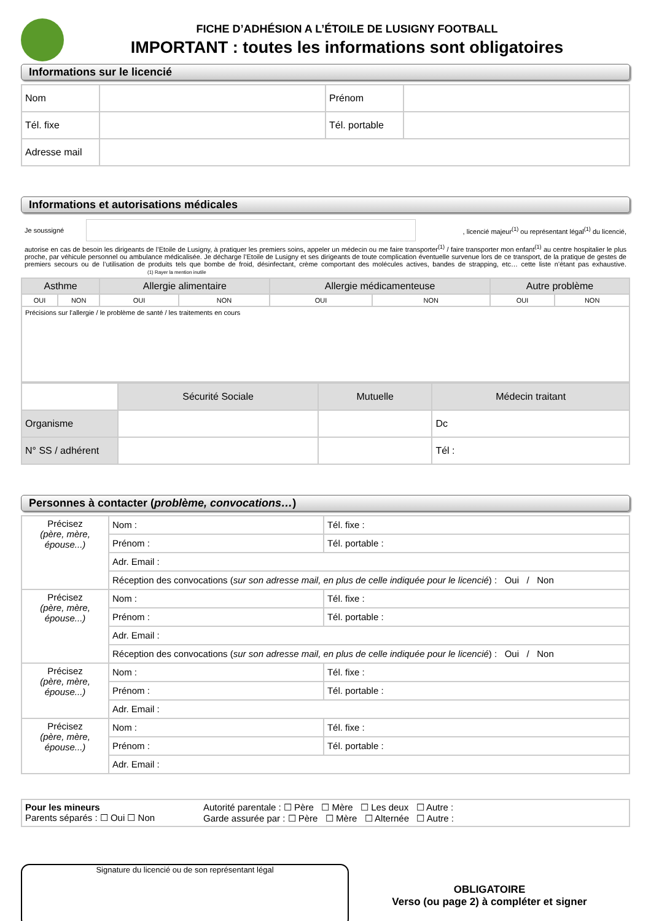FICHE D’ADHÉSION A L’ÉTOILE DE LUSIGNY FOOTBALL
IMPORTANT : toutes les informations sont obligatoires
Informations sur le licencié
| Nom | | Prénom | |
| Tél. fixe | | Tél. portable | |
| Adresse mail | | | |
Informations et autorisations médicales
Je soussigné , licencié majeur<sup>(1)</sup> ou représentant légal<sup>(1)</sup> du licencié,
autorise en cas de besoin les dirigeants de l’Etoile de Lusigny, à pratiquer les premiers soins, appeler un médecin ou me faire transporter<sup>(1)</sup> / faire transporter mon enfant<sup>(1)</sup> au centre hospitalier le plus proche, par véhicule personnel ou ambulance médicalisée. Je décharge l’Etoile de Lusigny et ses dirigeants de toute complication éventuelle survenue lors de ce transport, de la pratique de gestes de premiers secours ou de l’utilisation de produits tels que bombe de froid, désinfectant, crème comportant des molécules actives, bandes de strapping, etc… cette liste n’étant pas exhaustive. (1) Rayer la mention inutile
| Asthme | | Allergie alimentaire | | Allergie médicamenteuse | | Autre problème | |
| --- | --- | --- | --- | --- | --- | --- | --- |
| OUI | NON | OUI | NON | OUI | NON | OUI | NON |
| Précisions sur l’allergie / le problème de santé / les traitements en cours | | | | | | | |
| | Sécurité Sociale | Mutuelle | Médecin traitant |
| Organisme | | | Dc |
| N° SS / adhérent | | | Tél : |
Personnes à contacter (problème, convocations…)
| Précisez (père, mère, épouse...) | Nom : | Tél. fixe : |
| | Prénom : | Tél. portable : |
| | Adr. Email : | |
| | Réception des convocations ( sur son adresse mail, en plus de celle indiquée pour le licencié ) : Oui / Non | |
| Précisez (père, mère, épouse...) | Nom : | Tél. fixe : |
| | Prénom : | Tél. portable : |
| | Adr. Email : | |
| | Réception des convocations ( sur son adresse mail, en plus de celle indiquée pour le licencié ) : Oui / Non | |
| Précisez (père, mère, épouse...) | Nom : | Tél. fixe : |
| | Prénom : | Tél. portable : |
| | Adr. Email : | |
| Précisez (père, mère, épouse...) | Nom : | Tél. fixe : |
| | Prénom : | Tél. portable : |
| | Adr. Email : | |
| Pour les mineurs Parents séparés : ☐ Oui ☐ Non | Autorité parentale : ☐ Père ☐ Mère ☐ Les deux ☐ Autre : Garde assurée par : ☐ Père ☐ Mère ☐ Alternée ☐ Autre : |
Signature du licencié ou de son représentant légal
OBLIGATOIRE
Verso (ou page 2) à compléter et signer